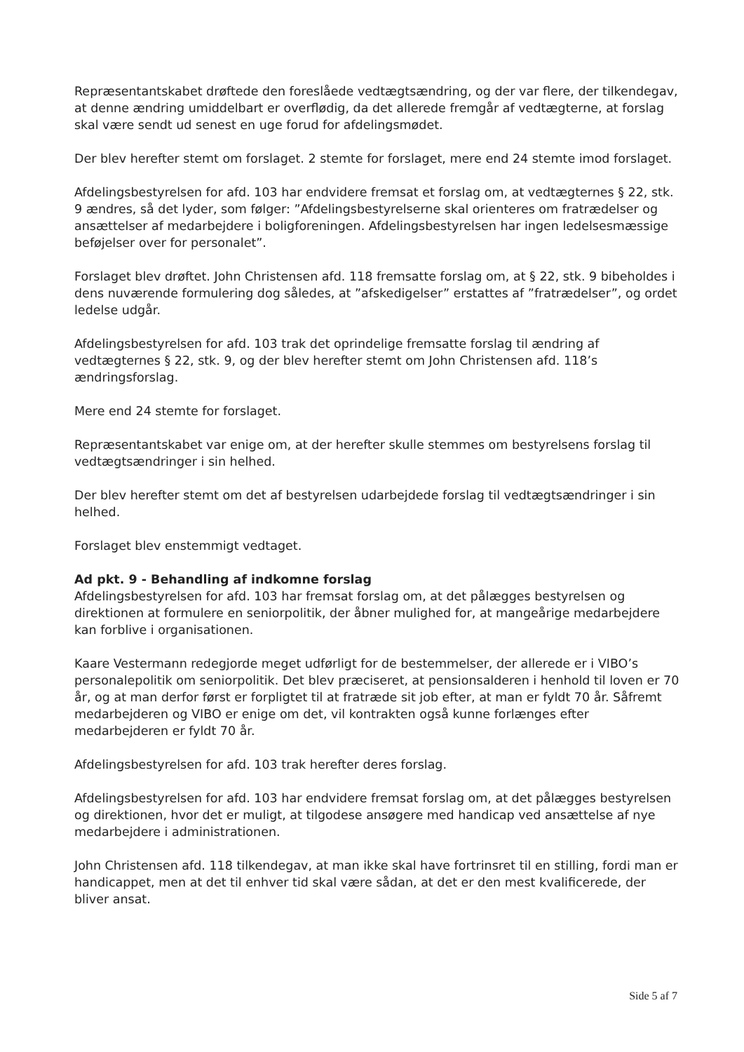Repræsentantskabet drøftede den foreslåede vedtægtsændring, og der var flere, der tilkendegav, at denne ændring umiddelbart er overflødig, da det allerede fremgår af vedtægterne, at forslag skal være sendt ud senest en uge forud for afdelingsmødet.
Der blev herefter stemt om forslaget. 2 stemte for forslaget, mere end 24 stemte imod forslaget.
Afdelingsbestyrelsen for afd. 103 har endvidere fremsat et forslag om, at vedtægternes § 22, stk. 9 ændres, så det lyder, som følger: ”Afdelingsbestyrelserne skal orienteres om fratrædelser og ansættelser af medarbejdere i boligforeningen. Afdelingsbestyrelsen har ingen ledelsesmæssige beføjelser over for personalet”.
Forslaget blev drøftet. John Christensen afd. 118 fremsatte forslag om, at § 22, stk. 9 bibeholdes i dens nuværende formulering dog således, at ”afskedigelser” erstattes af ”fratrædelser”, og ordet ledelse udgår.
Afdelingsbestyrelsen for afd. 103 trak det oprindelige fremsatte forslag til ændring af vedtægternes § 22, stk. 9, og der blev herefter stemt om John Christensen afd. 118’s ændringsforslag.
Mere end 24 stemte for forslaget.
Repræsentantskabet var enige om, at der herefter skulle stemmes om bestyrelsens forslag til vedtægtsændringer i sin helhed.
Der blev herefter stemt om det af bestyrelsen udarbejdede forslag til vedtægtsændringer i sin helhed.
Forslaget blev enstemmigt vedtaget.
Ad pkt. 9 - Behandling af indkomne forslag
Afdelingsbestyrelsen for afd. 103 har fremsat forslag om, at det pålægges bestyrelsen og direktionen at formulere en seniorpolitik, der åbner mulighed for, at mangeårige medarbejdere kan forblive i organisationen.
Kaare Vestermann redegjorde meget udførligt for de bestemmelser, der allerede er i VIBO’s personalepolitik om seniorpolitik. Det blev præciseret, at pensionsalderen i henhold til loven er 70 år, og at man derfor først er forpligtet til at fratræde sit job efter, at man er fyldt 70 år. Såfremt medarbejderen og VIBO er enige om det, vil kontrakten også kunne forlænges efter medarbejderen er fyldt 70 år.
Afdelingsbestyrelsen for afd. 103 trak herefter deres forslag.
Afdelingsbestyrelsen for afd. 103 har endvidere fremsat forslag om, at det pålægges bestyrelsen og direktionen, hvor det er muligt, at tilgodese ansøgere med handicap ved ansættelse af nye medarbejdere i administrationen.
John Christensen afd. 118 tilkendegav, at man ikke skal have fortrinsret til en stilling, fordi man er handicappet, men at det til enhver tid skal være sådan, at det er den mest kvalificerede, der bliver ansat.
Side 5 af 7